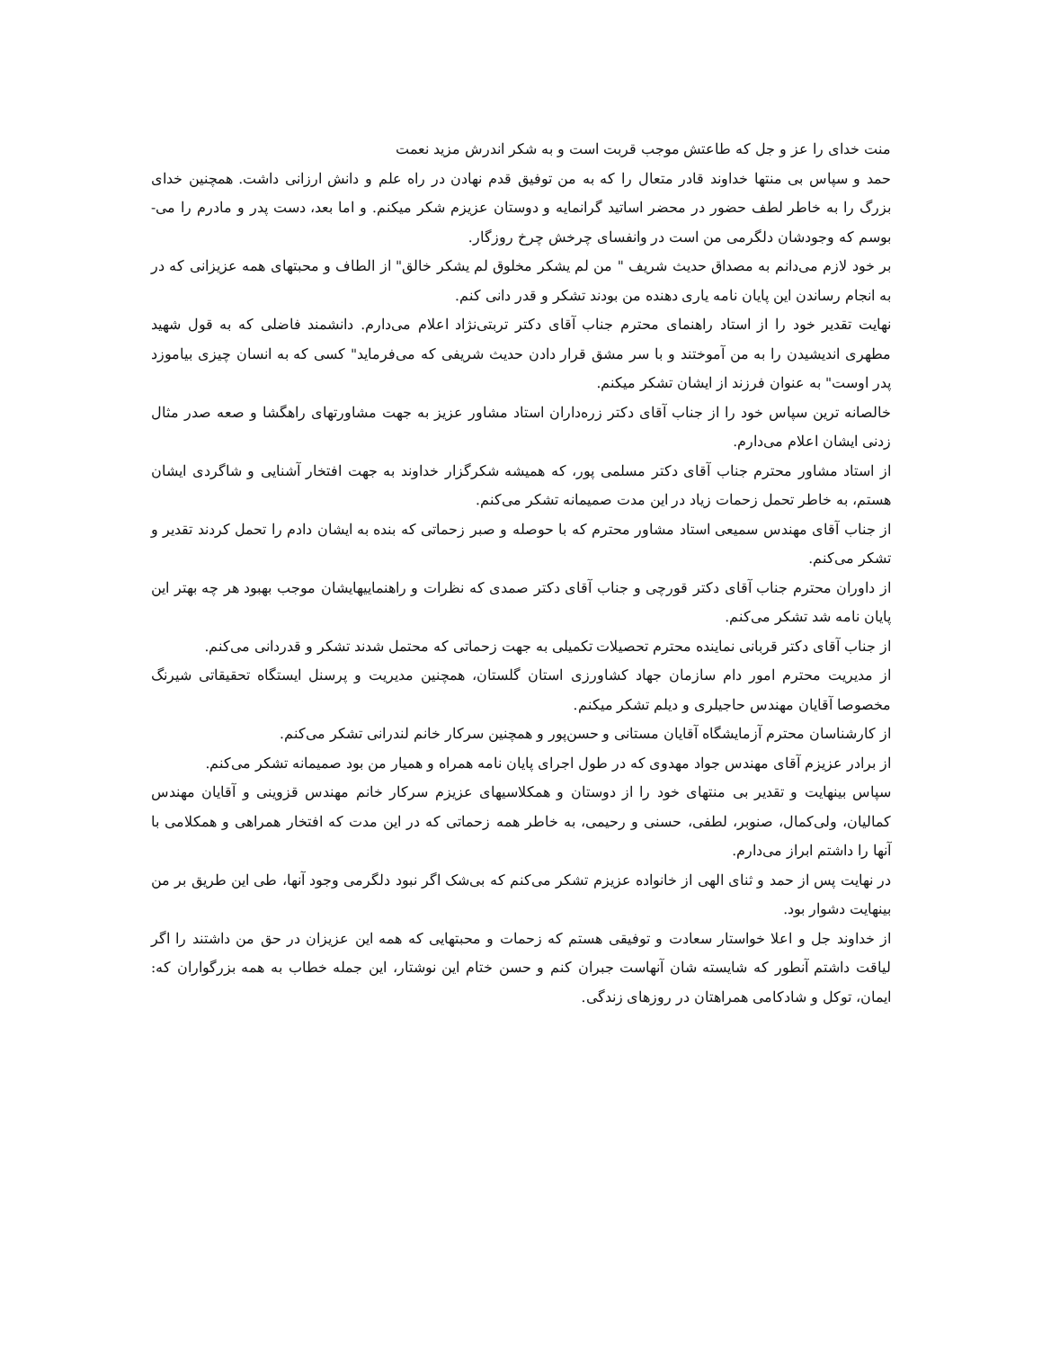منت خدای را عز و جل که طاعتش موجب قربت است و به شکر اندرش مزید نعمت
حمد و سپاس بی منتها خداوند قادر متعال را که به من توفیق قدم نهادن در راه علم و دانش ارزانی داشت. همچنین خدای بزرگ را به خاطر لطف حضور در محضر اساتید گرانمایه و دوستان عزیزم شکر میکنم. و اما بعد، دست پدر و مادرم را می-بوسم که وجودشان دلگرمی من است در وانفسای چرخش چرخ روزگار.
بر خود لازم می‌دانم به مصداق حدیث شریف " من لم یشکر مخلوق لم یشکر خالق" از الطاف و محبتهای همه عزیزانی که در به انجام رساندن این پایان نامه یاری دهنده من بودند تشکر و قدر دانی کنم.
نهایت تقدیر خود را از استاد راهنمای محترم جناب آقای دکتر تربتی‌نژاد اعلام می‌دارم. دانشمند فاضلی که به قول شهید مطهری اندیشیدن را به من آموختند و با سر مشق قرار دادن حدیث شریفی که می‌فرماید" کسی که به انسان چیزی بیاموزد پدر اوست" به عنوان فرزند از ایشان تشکر میکنم.
خالصانه ترین سپاس خود را از جناب آقای دکتر زره‌داران استاد مشاور عزیز به جهت مشاورتهای راهگشا و صعه صدر مثال زدنی ایشان اعلام می‌دارم.
از استاد مشاور محترم جناب آقای دکتر مسلمی پور، که همیشه شکرگزار خداوند به جهت افتخار آشنایی و شاگردی ایشان هستم، به خاطر تحمل زحمات زیاد در این مدت صمیمانه تشکر می‌کنم.
از جناب آقای مهندس سمیعی استاد مشاور محترم که با حوصله و صبر زحماتی که بنده به ایشان دادم را تحمل کردند تقدیر و تشکر می‌کنم.
از داوران محترم جناب آقای دکتر قورچی و جناب آقای دکتر صمدی که نظرات و راهنماییهایشان موجب بهبود هر چه بهتر این پایان نامه شد تشکر می‌کنم.
از جناب آقای دکتر قربانی نماینده محترم تحصیلات تکمیلی به جهت زحماتی که محتمل شدند تشکر و قدردانی می‌کنم.
از مدیریت محترم امور دام سازمان جهاد کشاورزی استان گلستان، همچنین مدیریت و پرسنل ایستگاه تحقیقاتی شیرنگ مخصوصا آقایان مهندس حاجیلری و دیلم تشکر میکنم.
از کارشناسان محترم آزمایشگاه آقایان مستانی و حسن‌پور و همچنین سرکار خانم لندرانی تشکر می‌کنم.
از برادر عزیزم آقای مهندس جواد مهدوی که در طول اجرای پایان نامه همراه و همیار من بود صمیمانه تشکر می‌کنم.
سپاس بینهایت و تقدیر بی منتهای خود را از دوستان و همکلاسیهای عزیزم سرکار خانم مهندس قزوینی و آقایان مهندس کمالیان، ولی‌کمال، صنوبر، لطفی، حسنی و رحیمی، به خاطر همه زحماتی که در این مدت که افتخار همراهی و همکلامی با آنها را داشتم ابراز می‌دارم.
در نهایت پس از حمد و ثنای الهی از خانواده عزیزم تشکر می‌کنم که بی‌شک اگر نبود دلگرمی وجود آنها، طی این طریق بر من بینهایت دشوار بود.
از خداوند جل و اعلا خواستار سعادت و توفیقی هستم که زحمات و محبتهایی که همه این عزیزان در حق من داشتند را اگر لیاقت داشتم آنطور که شایسته شان آنهاست جبران کنم و حسن ختام این نوشتار، این جمله خطاب به همه بزرگواران که: ایمان، توکل و شادکامی همراهتان در روزهای زندگی.